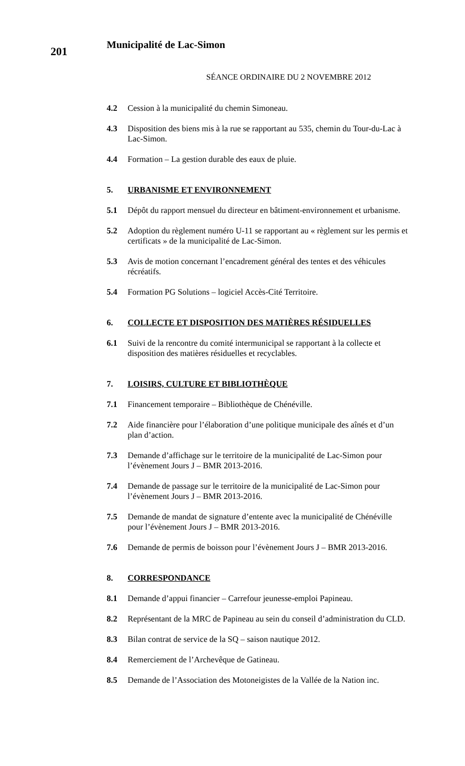201
Municipalité de Lac-Simon
SÉANCE ORDINAIRE DU 2 NOVEMBRE 2012
4.2 Cession à la municipalité du chemin Simoneau.
4.3 Disposition des biens mis à la rue se rapportant au 535, chemin du Tour-du-Lac à Lac-Simon.
4.4 Formation – La gestion durable des eaux de pluie.
5. URBANISME ET ENVIRONNEMENT
5.1 Dépôt du rapport mensuel du directeur en bâtiment-environnement et urbanisme.
5.2 Adoption du règlement numéro U-11 se rapportant au « règlement sur les permis et certificats » de la municipalité de Lac-Simon.
5.3 Avis de motion concernant l’encadrement général des tentes et des véhicules récréatifs.
5.4 Formation PG Solutions – logiciel Accès-Cité Territoire.
6. COLLECTE ET DISPOSITION DES MATIÈRES RÉSIDUELLES
6.1 Suivi de la rencontre du comité intermunicipal se rapportant à la collecte et disposition des matières résiduelles et recyclables.
7. LOISIRS, CULTURE ET BIBLIOTHÈQUE
7.1 Financement temporaire – Bibliothèque de Chénéville.
7.2 Aide financière pour l’élaboration d’une politique municipale des aînés et d’un plan d’action.
7.3 Demande d’affichage sur le territoire de la municipalité de Lac-Simon pour l’évènement Jours J – BMR 2013-2016.
7.4 Demande de passage sur le territoire de la municipalité de Lac-Simon pour l’évènement Jours J – BMR 2013-2016.
7.5 Demande de mandat de signature d’entente avec la municipalité de Chénéville pour l’évènement Jours J – BMR 2013-2016.
7.6 Demande de permis de boisson pour l’évènement Jours J – BMR 2013-2016.
8. CORRESPONDANCE
8.1 Demande d’appui financier – Carrefour jeunesse-emploi Papineau.
8.2 Représentant de la MRC de Papineau au sein du conseil d’administration du CLD.
8.3 Bilan contrat de service de la SQ – saison nautique 2012.
8.4 Remerciement de l’Archevêque de Gatineau.
8.5 Demande de l’Association des Motoneigistes de la Vallée de la Nation inc.